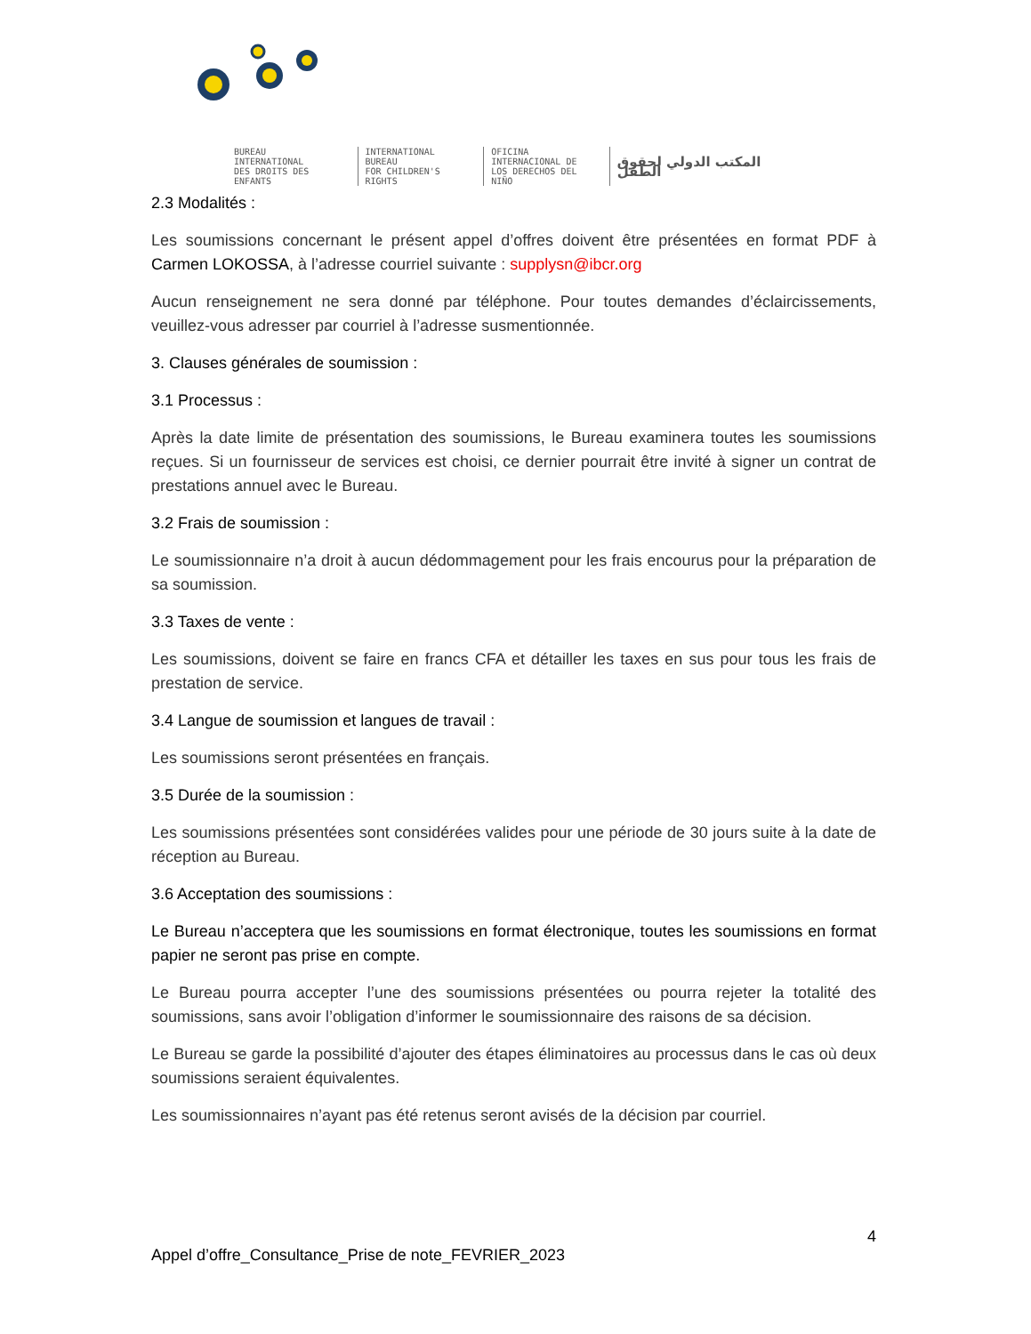BUREAU
INTERNATIONAL
DES DROITS DES ENFANTS
INTERNATIONAL
BUREAU
FOR CHILDREN'S RIGHTS
OFICINA
INTERNACIONAL DE
LOS DERECHOS DEL NIÑO
المكتب الدولي لحقوق الطفل
2.3 Modalités :
Les soumissions concernant le présent appel d’offres doivent être présentées en format PDF à Carmen LOKOSSA, à l’adresse courriel suivante : supplysn@ibcr.org
Aucun renseignement ne sera donné par téléphone. Pour toutes demandes d’éclaircissements, veuillez-vous adresser par courriel à l’adresse susmentionnée.
3. Clauses générales de soumission :
3.1 Processus :
Après la date limite de présentation des soumissions, le Bureau examinera toutes les soumissions reçues. Si un fournisseur de services est choisi, ce dernier pourrait être invité à signer un contrat de prestations annuel avec le Bureau.
3.2 Frais de soumission :
Le soumissionnaire n’a droit à aucun dédommagement pour les frais encourus pour la préparation de sa soumission.
3.3 Taxes de vente :
Les soumissions, doivent se faire en francs CFA et détailler les taxes en sus pour tous les frais de prestation de service.
3.4 Langue de soumission et langues de travail :
Les soumissions seront présentées en français.
3.5 Durée de la soumission :
Les soumissions présentées sont considérées valides pour une période de 30 jours suite à la date de réception au Bureau.
3.6 Acceptation des soumissions :
Le Bureau n’acceptera que les soumissions en format électronique, toutes les soumissions en format papier ne seront pas prise en compte.
Le Bureau pourra accepter l’une des soumissions présentées ou pourra rejeter la totalité des soumissions, sans avoir l’obligation d’informer le soumissionnaire des raisons de sa décision.
Le Bureau se garde la possibilité d’ajouter des étapes éliminatoires au processus dans le cas où deux soumissions seraient équivalentes.
Les soumissionnaires n’ayant pas été retenus seront avisés de la décision par courriel.
4
Appel d’offre_Consultance_Prise de note_FEVRIER_2023